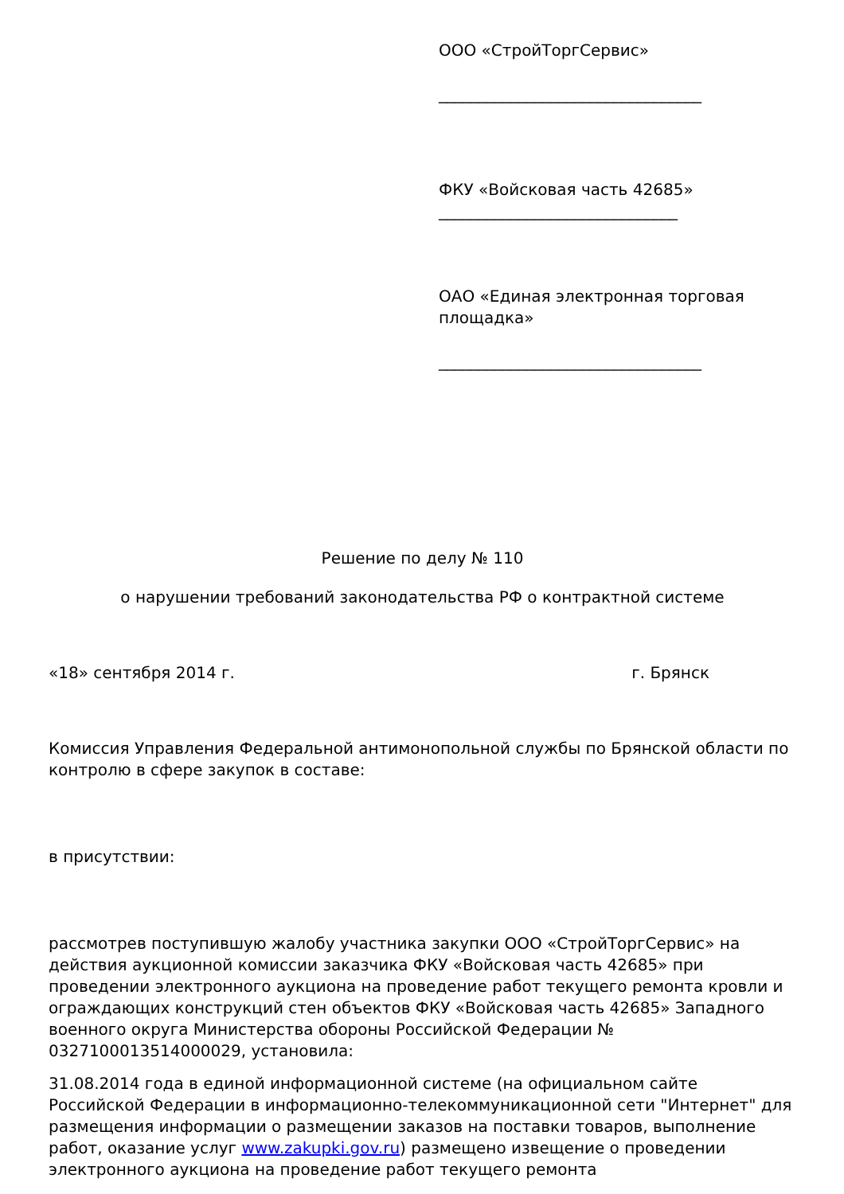ООО «СтройТоргСервис»
_________________________________
ФКУ «Войсковая часть 42685»
______________________________
ОАО «Единая электронная торговая площадка»
_________________________________
Решение по делу № 110
о нарушении требований законодательства РФ о контрактной системе
«18» сентября 2014 г. г. Брянск
Комиссия Управления Федеральной антимонопольной службы по Брянской области по контролю в сфере закупок в составе:
в присутствии:
рассмотрев поступившую жалобу участника закупки ООО «СтройТоргСервис» на действия аукционной комиссии заказчика ФКУ «Войсковая часть 42685» при проведении электронного аукциона на проведение работ текущего ремонта кровли и ограждающих конструкций стен объектов ФКУ «Войсковая часть 42685» Западного военного округа Министерства обороны Российской Федерации № 0327100013514000029, установила:
31.08.2014 года в единой информационной системе (на официальном сайте Российской Федерации в информационно-телекоммуникационной сети "Интернет" для размещения информации о размещении заказов на поставки товаров, выполнение работ, оказание услуг www.zakupki.gov.ru) размещено извещение о проведении электронного аукциона на проведение работ текущего ремонта